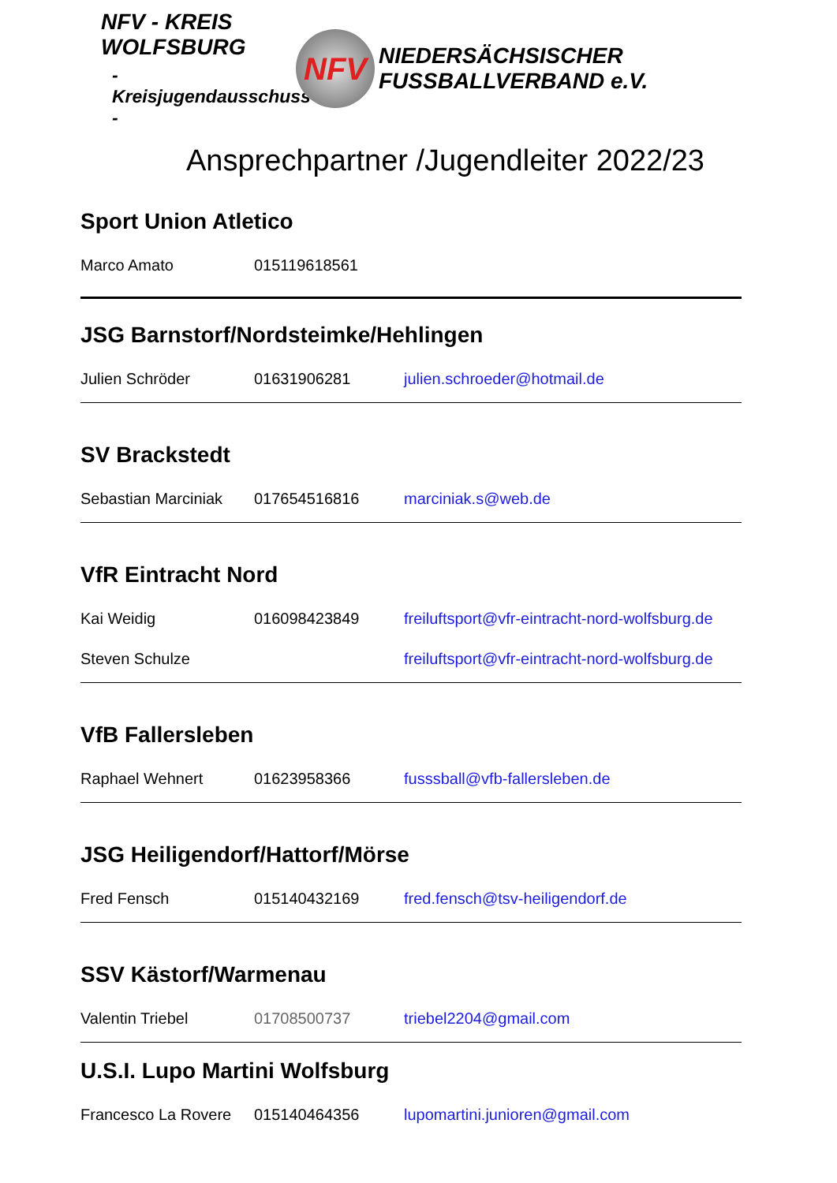NFV - KREIS WOLFSBURG
- Kreisjugendausschuss -
NFV
NIEDERSÄCHSISCHER
FUSSBALLVERBAND e.V.
Ansprechpartner /Jugendleiter 2022/23
Sport Union Atletico
Marco Amato 015119618561
JSG Barnstorf/Nordsteimke/Hehlingen
Julien Schröder 01631906281 julien.schroeder@hotmail.de
SV Brackstedt
Sebastian Marciniak 017654516816 marciniak.s@web.de
VfR Eintracht Nord
Kai Weidig 016098423849 freiluftsport@vfr-eintracht-nord-wolfsburg.de
Steven Schulze freiluftsport@vfr-eintracht-nord-wolfsburg.de
VfB Fallersleben
Raphael Wehnert 01623958366 fusssball@vfb-fallersleben.de
JSG Heiligendorf/Hattorf/Mörse
Fred Fensch 015140432169 fred.fensch@tsv-heiligendorf.de
SSV Kästorf/Warmenau
Valentin Triebel 01708500737 triebel2204@gmail.com
U.S.I. Lupo Martini Wolfsburg
Francesco La Rovere 015140464356 lupomartini.junioren@gmail.com